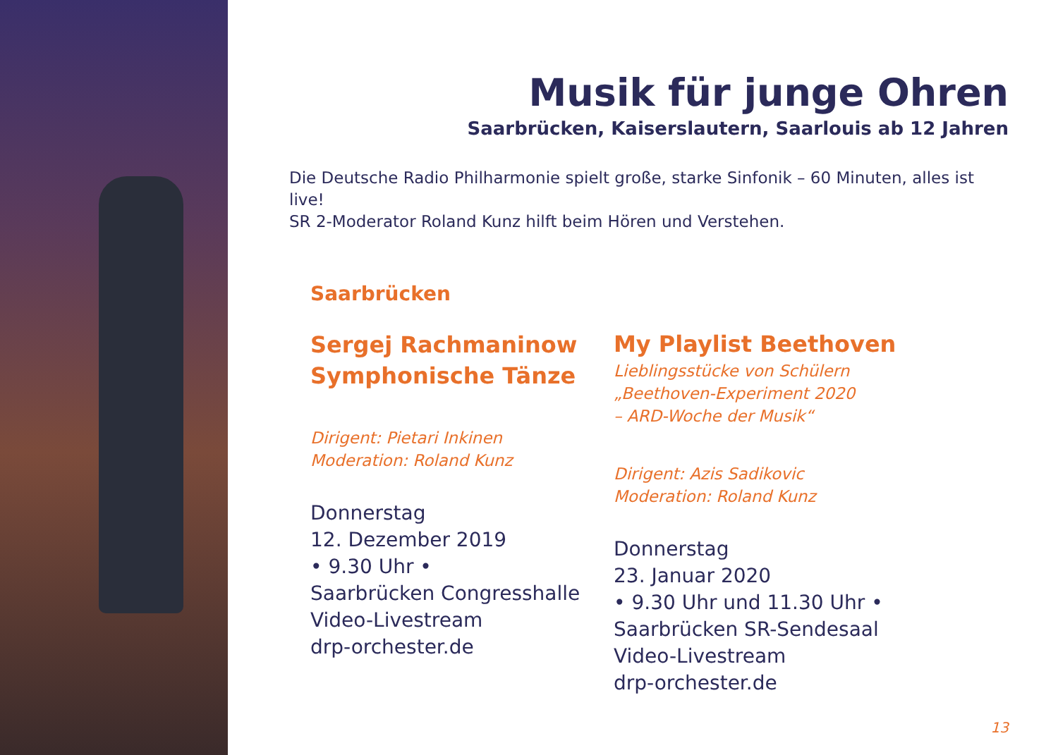Musik für junge Ohren
Saarbrücken, Kaiserslautern, Saarlouis ab 12 Jahren
Die Deutsche Radio Philharmonie spielt große, starke Sinfonik – 60 Minuten, alles ist live!
SR 2-Moderator Roland Kunz hilft beim Hören und Verstehen.
Saarbrücken
Sergej Rachmaninow
Symphonische Tänze
Dirigent: Pietari Inkinen
Moderation: Roland Kunz
Donnerstag
12. Dezember 2019
• 9.30 Uhr •
Saarbrücken Congresshalle
Video-Livestream
drp-orchester.de
My Playlist Beethoven
Lieblingsstücke von Schülern
„Beethoven-Experiment 2020
– ARD-Woche der Musik“
Dirigent: Azis Sadikovic
Moderation: Roland Kunz
Donnerstag
23. Januar 2020
• 9.30 Uhr und 11.30 Uhr •
Saarbrücken SR-Sendesaal
Video-Livestream
drp-orchester.de
13